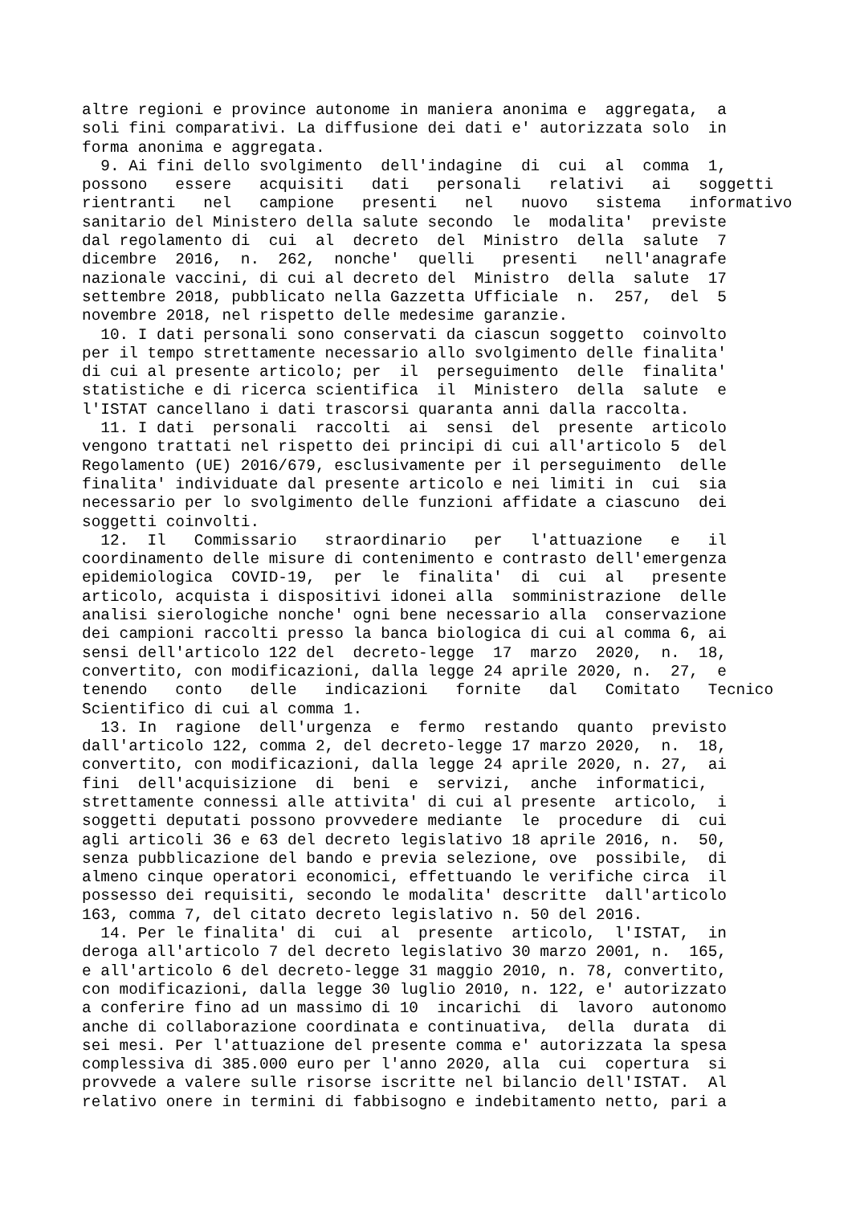altre regioni e province autonome in maniera anonima e aggregata, a soli fini comparativi. La diffusione dei dati e' autorizzata solo in forma anonima e aggregata. 9. Ai fini dello svolgimento dell'indagine di cui al comma 1, possono essere acquisiti dati personali relativi ai soggetti rientranti nel campione presenti nel nuovo sistema informativo sanitario del Ministero della salute secondo le modalita' previste dal regolamento di cui al decreto del Ministro della salute 7 dicembre 2016, n. 262, nonche' quelli presenti nell'anagrafe nazionale vaccini, di cui al decreto del Ministro della salute 17 settembre 2018, pubblicato nella Gazzetta Ufficiale n. 257, del 5 novembre 2018, nel rispetto delle medesime garanzie. 10. I dati personali sono conservati da ciascun soggetto coinvolto per il tempo strettamente necessario allo svolgimento delle finalita' di cui al presente articolo; per il perseguimento delle finalita' statistiche e di ricerca scientifica il Ministero della salute e l'ISTAT cancellano i dati trascorsi quaranta anni dalla raccolta. 11. I dati personali raccolti ai sensi del presente articolo vengono trattati nel rispetto dei principi di cui all'articolo 5 del Regolamento (UE) 2016/679, esclusivamente per il perseguimento delle finalita' individuate dal presente articolo e nei limiti in cui sia necessario per lo svolgimento delle funzioni affidate a ciascuno dei soggetti coinvolti. 12. Il Commissario straordinario per l'attuazione e il coordinamento delle misure di contenimento e contrasto dell'emergenza epidemiologica COVID-19, per le finalita' di cui al presente articolo, acquista i dispositivi idonei alla somministrazione delle analisi sierologiche nonche' ogni bene necessario alla conservazione dei campioni raccolti presso la banca biologica di cui al comma 6, ai sensi dell'articolo 122 del decreto-legge 17 marzo 2020, n. 18, convertito, con modificazioni, dalla legge 24 aprile 2020, n. 27, e tenendo conto delle indicazioni fornite dal Comitato Tecnico Scientifico di cui al comma 1. 13. In ragione dell'urgenza e fermo restando quanto previsto dall'articolo 122, comma 2, del decreto-legge 17 marzo 2020, n. 18, convertito, con modificazioni, dalla legge 24 aprile 2020, n. 27, ai fini dell'acquisizione di beni e servizi, anche informatici, strettamente connessi alle attivita' di cui al presente articolo, i soggetti deputati possono provvedere mediante le procedure di cui agli articoli 36 e 63 del decreto legislativo 18 aprile 2016, n. 50, senza pubblicazione del bando e previa selezione, ove possibile, di almeno cinque operatori economici, effettuando le verifiche circa il possesso dei requisiti, secondo le modalita' descritte dall'articolo 163, comma 7, del citato decreto legislativo n. 50 del 2016. 14. Per le finalita' di cui al presente articolo, l'ISTAT, in deroga all'articolo 7 del decreto legislativo 30 marzo 2001, n. 165, e all'articolo 6 del decreto-legge 31 maggio 2010, n. 78, convertito, con modificazioni, dalla legge 30 luglio 2010, n. 122, e' autorizzato a conferire fino ad un massimo di 10 incarichi di lavoro autonomo anche di collaborazione coordinata e continuativa, della durata di sei mesi. Per l'attuazione del presente comma e' autorizzata la spesa complessiva di 385.000 euro per l'anno 2020, alla cui copertura si provvede a valere sulle risorse iscritte nel bilancio dell'ISTAT. Al relativo onere in termini di fabbisogno e indebitamento netto, pari a